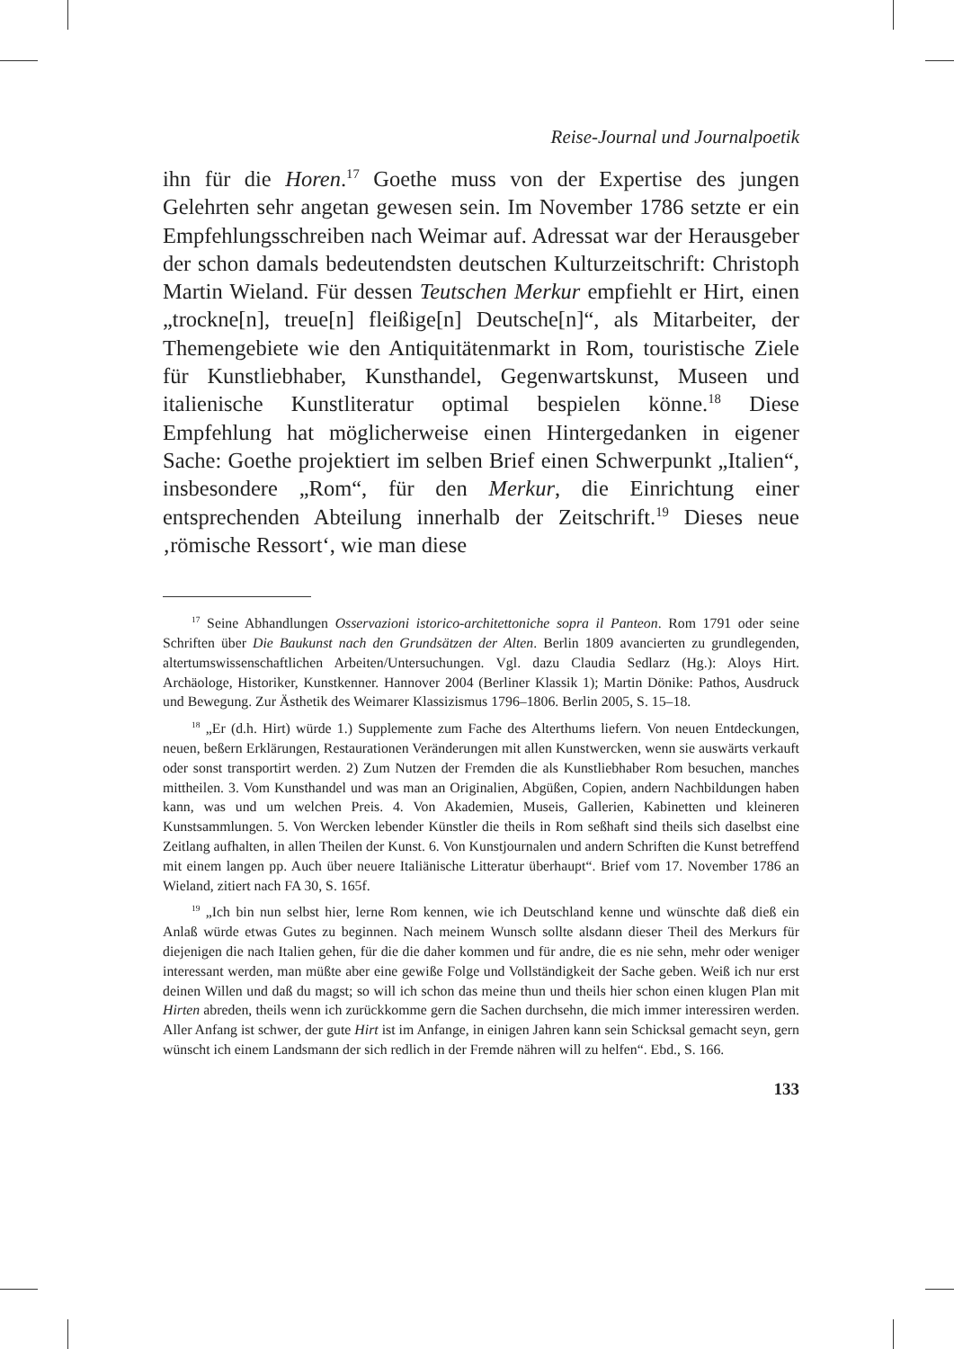Reise-Journal und Journalpoetik
ihn für die Horen.<sup>17</sup> Goethe muss von der Expertise des jungen Gelehrten sehr angetan gewesen sein. Im November 1786 setzte er ein Empfehlungsschreiben nach Weimar auf. Adressat war der Herausgeber der schon damals bedeutendsten deutschen Kulturzeitschrift: Christoph Martin Wieland. Für dessen Teutschen Merkur empfiehlt er Hirt, einen „trockne[n], treue[n] fleißige[n] Deutsche[n]“, als Mitarbeiter, der Themengebiete wie den Antiquitätenmarkt in Rom, touristische Ziele für Kunstliebhaber, Kunsthandel, Gegenwartskunst, Museen und italienische Kunstliteratur optimal bespielen könne.<sup>18</sup> Diese Empfehlung hat möglicherweise einen Hintergedanken in eigener Sache: Goethe projektiert im selben Brief einen Schwerpunkt „Italien“, insbesondere „Rom“, für den Merkur, die Einrichtung einer entsprechenden Abteilung innerhalb der Zeitschrift.<sup>19</sup> Dieses neue ‚römische Ressort‘, wie man diese
<sup>17</sup> Seine Abhandlungen Osservazioni istorico-architettoniche sopra il Panteon. Rom 1791 oder seine Schriften über Die Baukunst nach den Grundsätzen der Alten. Berlin 1809 avancierten zu grundlegenden, altertumswissenschaftlichen Arbeiten/Untersuchungen. Vgl. dazu Claudia Sedlarz (Hg.): Aloys Hirt. Archäologe, Historiker, Kunstkenner. Hannover 2004 (Berliner Klassik 1); Martin Dönike: Pathos, Ausdruck und Bewegung. Zur Ästhetik des Weimarer Klassizismus 1796–1806. Berlin 2005, S. 15–18.
<sup>18</sup> „Er (d.h. Hirt) würde 1.) Supplemente zum Fache des Alterthums liefern. Von neuen Entdeckungen, neuen, beßern Erklärungen, Restaurationen Veränderungen mit allen Kunstwercken, wenn sie auswärts verkauft oder sonst transportirt werden. 2) Zum Nutzen der Fremden die als Kunstliebhaber Rom besuchen, manches mittheilen. 3. Vom Kunsthandel und was man an Originalien, Abgüßen, Copien, andern Nachbildungen haben kann, was und um welchen Preis. 4. Von Akademien, Museis, Gallerien, Kabinetten und kleineren Kunstsammlungen. 5. Von Wercken lebender Künstler die theils in Rom seßhaft sind theils sich daselbst eine Zeitlang aufhalten, in allen Theilen der Kunst. 6. Von Kunstjournalen und andern Schriften die Kunst betreffend mit einem langen pp. Auch über neuere Italiänische Litteratur überhaupt“. Brief vom 17. November 1786 an Wieland, zitiert nach FA 30, S. 165f.
<sup>19</sup> „Ich bin nun selbst hier, lerne Rom kennen, wie ich Deutschland kenne und wünschte daß dieß ein Anlaß würde etwas Gutes zu beginnen. Nach meinem Wunsch sollte alsdann dieser Theil des Merkurs für diejenigen die nach Italien gehen, für die die daher kommen und für andre, die es nie sehn, mehr oder weniger interessant werden, man müßte aber eine gewiße Folge und Vollständigkeit der Sache geben. Weiß ich nur erst deinen Willen und daß du magst; so will ich schon das meine thun und theils hier schon einen klugen Plan mit Hirten abreden, theils wenn ich zurückkomme gern die Sachen durchsehn, die mich immer interessiren werden. Aller Anfang ist schwer, der gute Hirt ist im Anfange, in einigen Jahren kann sein Schicksal gemacht seyn, gern wünscht ich einem Landsmann der sich redlich in der Fremde nähren will zu helfen“. Ebd., S. 166.
133